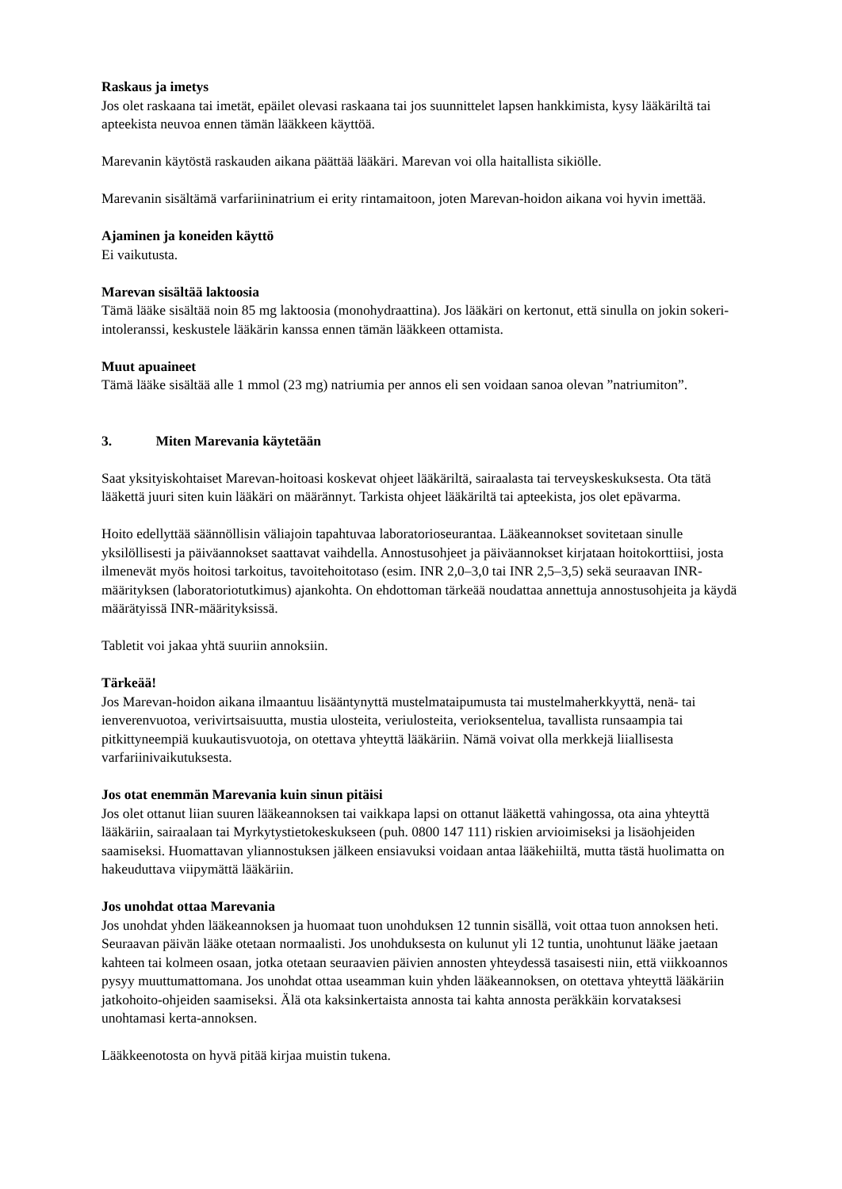Raskaus ja imetys
Jos olet raskaana tai imetät, epäilet olevasi raskaana tai jos suunnittelet lapsen hankkimista, kysy lääkäriltä tai apteekista neuvoa ennen tämän lääkkeen käyttöä.
Marevanin käytöstä raskauden aikana päättää lääkäri. Marevan voi olla haitallista sikiölle.
Marevanin sisältämä varfariininatrium ei erity rintamaitoon, joten Marevan-hoidon aikana voi hyvin imettää.
Ajaminen ja koneiden käyttö
Ei vaikutusta.
Marevan sisältää laktoosia
Tämä lääke sisältää noin 85 mg laktoosia (monohydraattina). Jos lääkäri on kertonut, että sinulla on jokin sokeri-intoleranssi, keskustele lääkärin kanssa ennen tämän lääkkeen ottamista.
Muut apuaineet
Tämä lääke sisältää alle 1 mmol (23 mg) natriumia per annos eli sen voidaan sanoa olevan ”natriumiton”.
3. Miten Marevania käytetään
Saat yksityiskohtaiset Marevan-hoitoasi koskevat ohjeet lääkäriltä, sairaalasta tai terveyskeskuksesta. Ota tätä lääkettä juuri siten kuin lääkäri on määrännyt. Tarkista ohjeet lääkäriltä tai apteekista, jos olet epävarma.
Hoito edellyttää säännöllisin väliajoin tapahtuvaa laboratorioseurantaa. Lääkeannokset sovitetaan sinulle yksilöllisesti ja päiväannokset saattavat vaihdella. Annostusohjeet ja päiväannokset kirjataan hoitokorttiisi, josta ilmenevät myös hoitosi tarkoitus, tavoitehoitotaso (esim. INR 2,0–3,0 tai INR 2,5–3,5) sekä seuraavan INR-määrityksen (laboratoriotutkimus) ajankohta. On ehdottoman tärkeää noudattaa annettuja annostusohjeita ja käydä määrätyissä INR-määrityksissä.
Tabletit voi jakaa yhtä suuriin annoksiin.
Tärkeää!
Jos Marevan-hoidon aikana ilmaantuu lisääntynyttä mustelmataipumusta tai mustelmaherkkyyttä, nenä- tai ienverenvuotoa, verivirtsaisuutta, mustia ulosteita, veriulosteita, verioksentelua, tavallista runsaampia tai pitkittyneempiä kuukautisvuotoja, on otettava yhteyttä lääkäriin. Nämä voivat olla merkkejä liiallisesta varfariinivaikutuksesta.
Jos otat enemmän Marevania kuin sinun pitäisi
Jos olet ottanut liian suuren lääkeannoksen tai vaikkapa lapsi on ottanut lääkettä vahingossa, ota aina yhteyttä lääkäriin, sairaalaan tai Myrkytystietokeskukseen (puh. 0800 147 111) riskien arvioimiseksi ja lisäohjeiden saamiseksi. Huomattavan yliannostuksen jälkeen ensiavuksi voidaan antaa lääkehiiltä, mutta tästä huolimatta on hakeuduttava viipymättä lääkäriin.
Jos unohdat ottaa Marevania
Jos unohdat yhden lääkeannoksen ja huomaat tuon unohduksen 12 tunnin sisällä, voit ottaa tuon annoksen heti. Seuraavan päivän lääke otetaan normaalisti. Jos unohduksesta on kulunut yli 12 tuntia, unohtunut lääke jaetaan kahteen tai kolmeen osaan, jotka otetaan seuraavien päivien annosten yhteydessä tasaisesti niin, että viikkoannos pysyy muuttumattomana. Jos unohdat ottaa useamman kuin yhden lääkeannoksen, on otettava yhteyttä lääkäriin jatkohoito-ohjeiden saamiseksi. Älä ota kaksinkertaista annosta tai kahta annosta peräkkäin korvataksesi unohtamasi kerta-annoksen.
Lääkkeenotosta on hyvä pitää kirjaa muistin tukena.